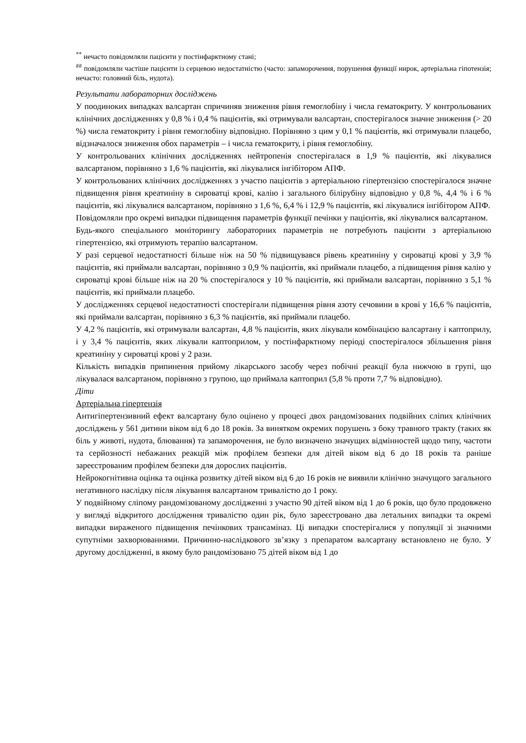<sup>**</sup> нечасто повідомляли пацієнти у постінфарктному стані;
<sup>##</sup> повідомляли частіше пацієнти із серцевою недостатністю (часто: запаморочення, порушення функції нирок, артеріальна гіпотензія; нечасто: головний біль, нудота).
Результати лабораторних досліджень
У поодиноких випадках валсартан спричиняв зниження рівня гемоглобіну і числа гематокриту. У контрольованих клінічних дослідженнях у 0,8 % і 0,4 % пацієнтів, які отримували валсартан, спостерігалося значне зниження (> 20 %) числа гематокриту і рівня гемоглобіну відповідно. Порівняно з цим у 0,1 % пацієнтів, які отримували плацебо, відзначалося зниження обох параметрів – і числа гематокриту, і рівня гемоглобіну.
У контрольованих клінічних дослідженнях нейтропенія спостерігалася в 1,9 % пацієнтів, які лікувалися валсартаном, порівняно з 1,6 % пацієнтів, які лікувалися інгібітором АПФ.
У контрольованих клінічних дослідженнях з участю пацієнтів з артеріальною гіпертензією спостерігалося значне підвищення рівня креатиніну в сироватці крові, калію і загального білірубіну відповідно у 0,8 %, 4,4 % і 6 % пацієнтів, які лікувалися валсартаном, порівняно з 1,6 %, 6,4 % і 12,9 % пацієнтів, які лікувалися інгібітором АПФ.
Повідомляли про окремі випадки підвищення параметрів функції печінки у пацієнтів, які лікувалися валсартаном.
Будь-якого спеціального моніторингу лабораторних параметрів не потребують пацієнти з артеріальною гіпертензією, які отримують терапію валсартаном.
У разі серцевої недостатності більше ніж на 50 % підвищувався рівень креатиніну у сироватці крові у 3,9 % пацієнтів, які приймали валсартан, порівняно з 0,9 % пацієнтів, які приймали плацебо, а підвищення рівня калію у сироватці крові більше ніж на 20 % спостерігалося у 10 % пацієнтів, які приймали валсартан, порівняно з 5,1 % пацієнтів, які приймали плацебо.
У дослідженнях серцевої недостатності спостерігали підвищення рівня азоту сечовини в крові у 16,6 % пацієнтів, які приймали валсартан, порівняно з 6,3 % пацієнтів, які приймали плацебо.
У 4,2 % пацієнтів, які отримували валсартан, 4,8 % пацієнтів, яких лікували комбінацією валсартану і каптоприлу, і у 3,4 % пацієнтів, яких лікували каптоприлом, у постінфарктному періоді спостерігалося збільшення рівня креатиніну у сироватці крові у 2 рази.
Кількість випадків припинення прийому лікарського засобу через побічні реакції була нижчою в групі, що лікувалася валсартаном, порівняно з групою, що приймала каптоприл (5,8 % проти 7,7 % відповідно).
Діти
Артеріальна гіпертензія
Антигіпертензивний ефект валсартану було оцінено у процесі двох рандомізованих подвійних сліпих клінічних досліджень у 561 дитини віком від 6 до 18 років. За винятком окремих порушень з боку травного тракту (таких як біль у животі, нудота, блювання) та запаморочення, не було визначено значущих відмінностей щодо типу, частоти та серйозності небажаних реакцій між профілем безпеки для дітей віком від 6 до 18 років та раніше зареєстрованим профілем безпеки для дорослих пацієнтів.
Нейрокогнітивна оцінка та оцінка розвитку дітей віком від 6 до 16 років не виявили клінічно значущого загального негативного наслідку після лікування валсартаном тривалістю до 1 року.
У подвійному сліпому рандомізованому дослідженні з участю 90 дітей віком від 1 до 6 років, що було продовжено у вигляді відкритого дослідження тривалістю один рік, було зареєстровано два летальних випадки та окремі випадки вираженого підвищення печінкових трансаміназ. Ці випадки спостерігалися у популяції зі значними супутніми захворюваннями. Причинно-наслідкового зв’язку з препаратом валсартану встановлено не було. У другому дослідженні, в якому було рандомізовано 75 дітей віком від 1 до